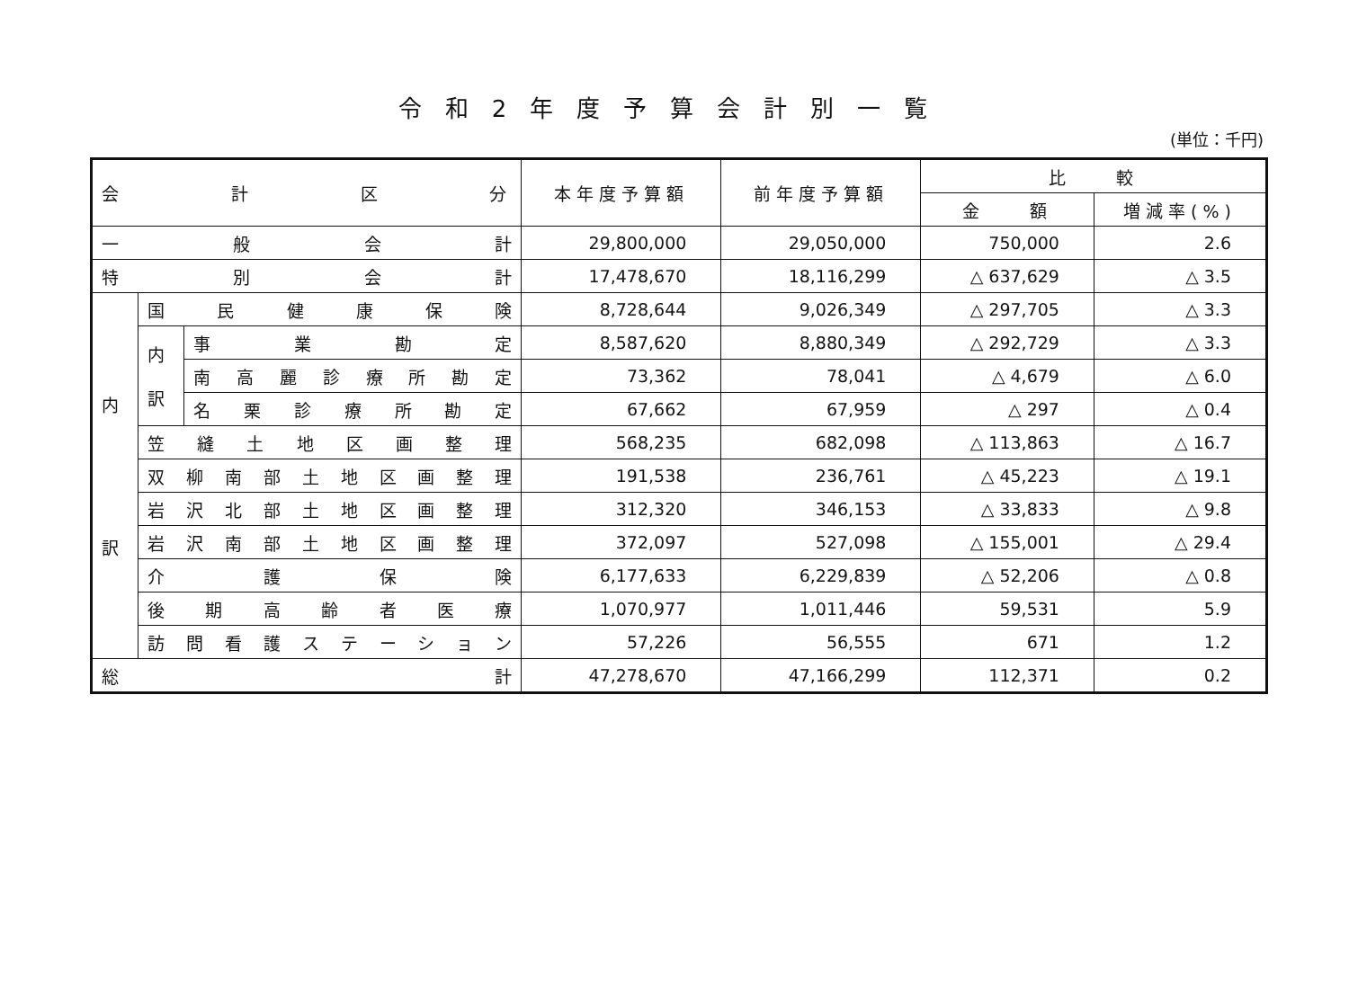令和2年度予算会計別一覧
(単位：千円)
| 会 計 区 分 | | | 本年度予算額 | 前年度予算額 | 比 較 | |
| --- | --- | --- | --- | --- | --- | --- |
| | | | | | 金 額 | 増減率(%) |
| 一 般 会 計 | | | 29,800,000 | 29,050,000 | 750,000 | 2.6 |
| 特 別 会 計 | | | 17,478,670 | 18,116,299 | △ 637,629 | △ 3.5 |
| 内 訳 | 国 民 健 康 保 険 | | 8,728,644 | 9,026,349 | △ 297,705 | △ 3.3 |
| | 内 訳 | 事 業 勘 定 | 8,587,620 | 8,880,349 | △ 292,729 | △ 3.3 |
| | | 南 高 麗 診 療 所 勘 定 | 73,362 | 78,041 | △ 4,679 | △ 6.0 |
| | | 名 栗 診 療 所 勘 定 | 67,662 | 67,959 | △ 297 | △ 0.4 |
| | 笠 縫 土 地 区 画 整 理 | | 568,235 | 682,098 | △ 113,863 | △ 16.7 |
| | 双 柳 南 部 土 地 区 画 整 理 | | 191,538 | 236,761 | △ 45,223 | △ 19.1 |
| | 岩 沢 北 部 土 地 区 画 整 理 | | 312,320 | 346,153 | △ 33,833 | △ 9.8 |
| | 岩 沢 南 部 土 地 区 画 整 理 | | 372,097 | 527,098 | △ 155,001 | △ 29.4 |
| | 介 護 保 険 | | 6,177,633 | 6,229,839 | △ 52,206 | △ 0.8 |
| | 後 期 高 齢 者 医 療 | | 1,070,977 | 1,011,446 | 59,531 | 5.9 |
| | 訪 問 看 護 ス テ ー シ ョ ン | | 57,226 | 56,555 | 671 | 1.2 |
| 総 計 | | | 47,278,670 | 47,166,299 | 112,371 | 0.2 |